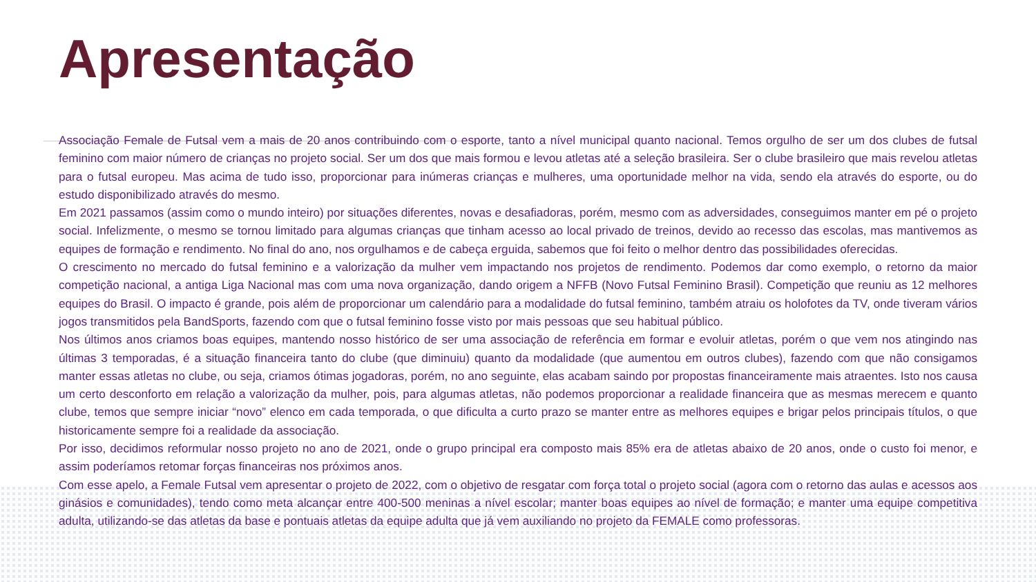Apresentação
Associação Female de Futsal vem a mais de 20 anos contribuindo com o esporte, tanto a nível municipal quanto nacional. Temos orgulho de ser um dos clubes de futsal feminino com maior número de crianças no projeto social. Ser um dos que mais formou e levou atletas até a seleção brasileira. Ser o clube brasileiro que mais revelou atletas para o futsal europeu. Mas acima de tudo isso, proporcionar para inúmeras crianças e mulheres, uma oportunidade melhor na vida, sendo ela através do esporte, ou do estudo disponibilizado através do mesmo.
Em 2021 passamos (assim como o mundo inteiro) por situações diferentes, novas e desafiadoras, porém, mesmo com as adversidades, conseguimos manter em pé o projeto social. Infelizmente, o mesmo se tornou limitado para algumas crianças que tinham acesso ao local privado de treinos, devido ao recesso das escolas, mas mantivemos as equipes de formação e rendimento. No final do ano, nos orgulhamos e de cabeça erguida, sabemos que foi feito o melhor dentro das possibilidades oferecidas.
O crescimento no mercado do futsal feminino e a valorização da mulher vem impactando nos projetos de rendimento. Podemos dar como exemplo, o retorno da maior competição nacional, a antiga Liga Nacional mas com uma nova organização, dando origem a NFFB (Novo Futsal Feminino Brasil). Competição que reuniu as 12 melhores equipes do Brasil. O impacto é grande, pois além de proporcionar um calendário para a modalidade do futsal feminino, também atraiu os holofotes da TV, onde tiveram vários jogos transmitidos pela BandSports, fazendo com que o futsal feminino fosse visto por mais pessoas que seu habitual público.
Nos últimos anos criamos boas equipes, mantendo nosso histórico de ser uma associação de referência em formar e evoluir atletas, porém o que vem nos atingindo nas últimas 3 temporadas, é a situação financeira tanto do clube (que diminuiu) quanto da modalidade (que aumentou em outros clubes), fazendo com que não consigamos manter essas atletas no clube, ou seja, criamos ótimas jogadoras, porém, no ano seguinte, elas acabam saindo por propostas financeiramente mais atraentes. Isto nos causa um certo desconforto em relação a valorização da mulher, pois, para algumas atletas, não podemos proporcionar a realidade financeira que as mesmas merecem e quanto clube, temos que sempre iniciar “novo” elenco em cada temporada, o que dificulta a curto prazo se manter entre as melhores equipes e brigar pelos principais títulos, o que historicamente sempre foi a realidade da associação.
Por isso, decidimos reformular nosso projeto no ano de 2021, onde o grupo principal era composto mais 85% era de atletas abaixo de 20 anos, onde o custo foi menor, e assim poderíamos retomar forças financeiras nos próximos anos.
Com esse apelo, a Female Futsal vem apresentar o projeto de 2022, com o objetivo de resgatar com força total o projeto social (agora com o retorno das aulas e acessos aos ginásios e comunidades), tendo como meta alcançar entre 400-500 meninas a nível escolar; manter boas equipes ao nível de formação; e manter uma equipe competitiva adulta, utilizando-se das atletas da base e pontuais atletas da equipe adulta que já vem auxiliando no projeto da FEMALE como professoras.